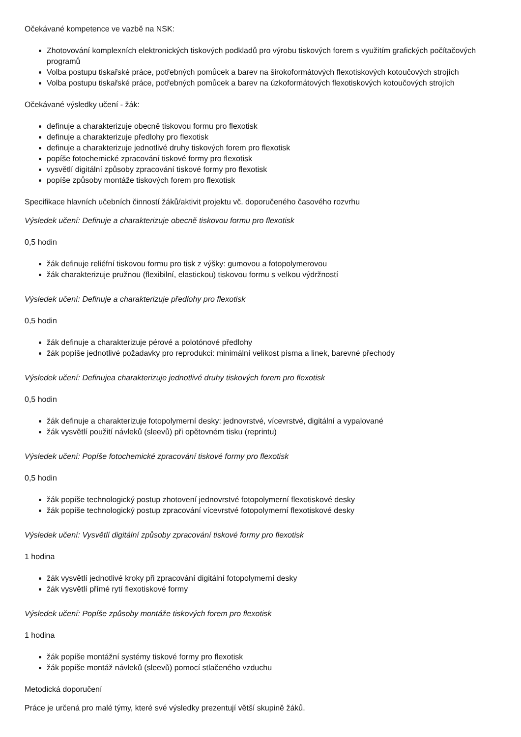Očekávané kompetence ve vazbě na NSK:
Zhotovování komplexních elektronických tiskových podkladů pro výrobu tiskových forem s využitím grafických počítačových programů
Volba postupu tiskařské práce, potřebných pomůcek a barev na širokoformátových flexotiskových kotoučových strojích
Volba postupu tiskařské práce, potřebných pomůcek a barev na úzkoformátových flexotiskových kotoučových strojích
Očekávané výsledky učení - žák:
definuje a charakterizuje obecně tiskovou formu pro flexotisk
definuje a charakterizuje předlohy pro flexotisk
definuje a charakterizuje jednotlivé druhy tiskových forem pro flexotisk
popíše fotochemické zpracování tiskové formy pro flexotisk
vysvětlí digitální způsoby zpracování tiskové formy pro flexotisk
popíše způsoby montáže tiskových forem pro flexotisk
Specifikace hlavních učebních činností žáků/aktivit projektu vč. doporučeného časového rozvrhu
Výsledek učení: Definuje a charakterizuje obecně tiskovou formu pro flexotisk
0,5 hodin
žák definuje reliéfní tiskovou formu pro tisk z výšky: gumovou a fotopolymerovou
žák charakterizuje pružnou (flexibilní, elastickou) tiskovou formu s velkou výdržností
Výsledek učení: Definuje a charakterizuje předlohy pro flexotisk
0,5 hodin
žák definuje a charakterizuje pérové a polotónové předlohy
žák popíše jednotlivé požadavky pro reprodukci: minimální velikost písma a linek, barevné přechody
Výsledek učení: Definujea charakterizuje jednotlivé druhy tiskových forem pro flexotisk
0,5 hodin
žák definuje a charakterizuje fotopolymerní desky: jednovrstvé, vícevrstvé, digitální a vypalované
žák vysvětlí použití návleků (sleevů) při opětovném tisku (reprintu)
Výsledek učení: Popíše fotochemické zpracování tiskové formy pro flexotisk
0,5 hodin
žák popíše technologický postup zhotovení jednovrstvé fotopolymerní flexotiskové desky
žák popíše technologický postup zpracování vícevrstvé fotopolymerní flexotiskové desky
Výsledek učení: Vysvětlí digitální způsoby zpracování tiskové formy pro flexotisk
1 hodina
žák vysvětlí jednotlivé kroky při zpracování digitální fotopolymerní desky
žák vysvětlí přímé rytí flexotiskové formy
Výsledek učení: Popíše způsoby montáže tiskových forem pro flexotisk
1 hodina
žák popíše montážní systémy tiskové formy pro flexotisk
žák popíše montáž návleků (sleevů) pomocí stlačeného vzduchu
Metodická doporučení
Práce je určená pro malé týmy, které své výsledky prezentují větší skupině žáků.